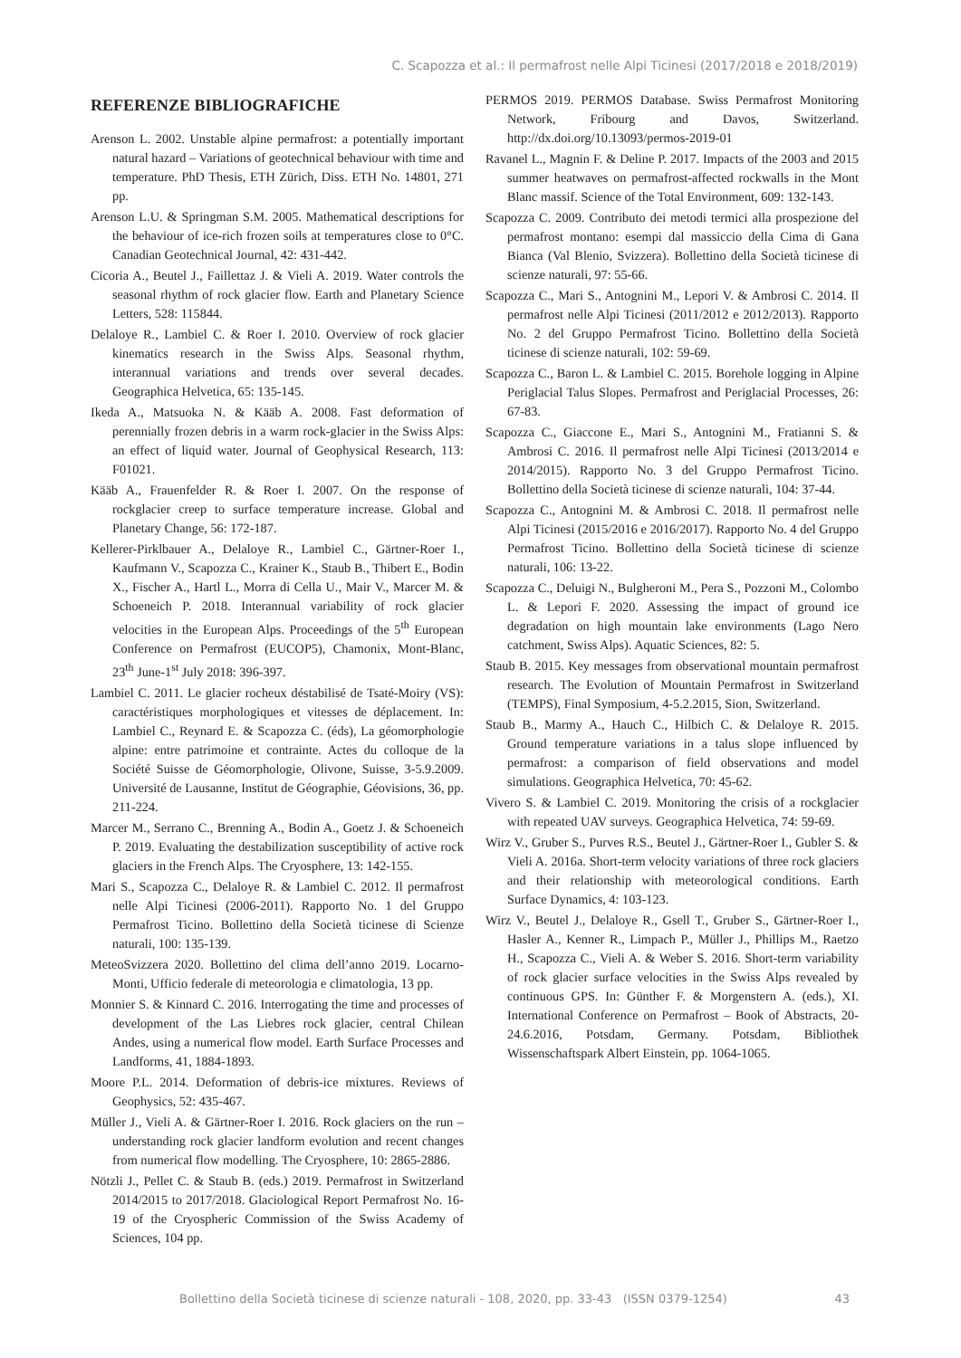C. Scapozza et al.: Il permafrost nelle Alpi Ticinesi (2017/2018 e 2018/2019)
REFERENZE BIBLIOGRAFICHE
Arenson L. 2002. Unstable alpine permafrost: a potentially important natural hazard – Variations of geotechnical behaviour with time and temperature. PhD Thesis, ETH Zürich, Diss. ETH No. 14801, 271 pp.
Arenson L.U. & Springman S.M. 2005. Mathematical descriptions for the behaviour of ice-rich frozen soils at temperatures close to 0°C. Canadian Geotechnical Journal, 42: 431-442.
Cicoria A., Beutel J., Faillettaz J. & Vieli A. 2019. Water controls the seasonal rhythm of rock glacier flow. Earth and Planetary Science Letters, 528: 115844.
Delaloye R., Lambiel C. & Roer I. 2010. Overview of rock glacier kinematics research in the Swiss Alps. Seasonal rhythm, interannual variations and trends over several decades. Geographica Helvetica, 65: 135-145.
Ikeda A., Matsuoka N. & Kääb A. 2008. Fast deformation of perennially frozen debris in a warm rock-glacier in the Swiss Alps: an effect of liquid water. Journal of Geophysical Research, 113: F01021.
Kääb A., Frauenfelder R. & Roer I. 2007. On the response of rockglacier creep to surface temperature increase. Global and Planetary Change, 56: 172-187.
Kellerer-Pirklbauer A., Delaloye R., Lambiel C., Gärtner-Roer I., Kaufmann V., Scapozza C., Krainer K., Staub B., Thibert E., Bodin X., Fischer A., Hartl L., Morra di Cella U., Mair V., Marcer M. & Schoeneich P. 2018. Interannual variability of rock glacier velocities in the European Alps. Proceedings of the 5<sup>th</sup> European Conference on Permafrost (EUCOP5), Chamonix, Mont-Blanc, 23<sup>th</sup> June-1<sup>st</sup> July 2018: 396-397.
Lambiel C. 2011. Le glacier rocheux déstabilisé de Tsaté-Moiry (VS): caractéristiques morphologiques et vitesses de déplacement. In: Lambiel C., Reynard E. & Scapozza C. (éds), La géomorphologie alpine: entre patrimoine et contrainte. Actes du colloque de la Société Suisse de Géomorphologie, Olivone, Suisse, 3-5.9.2009. Université de Lausanne, Institut de Géographie, Géovisions, 36, pp. 211-224.
Marcer M., Serrano C., Brenning A., Bodin A., Goetz J. & Schoeneich P. 2019. Evaluating the destabilization susceptibility of active rock glaciers in the French Alps. The Cryosphere, 13: 142-155.
Mari S., Scapozza C., Delaloye R. & Lambiel C. 2012. Il permafrost nelle Alpi Ticinesi (2006-2011). Rapporto No. 1 del Gruppo Permafrost Ticino. Bollettino della Società ticinese di Scienze naturali, 100: 135-139.
MeteoSvizzera 2020. Bollettino del clima dell’anno 2019. Locarno-Monti, Ufficio federale di meteorologia e climatologia, 13 pp.
Monnier S. & Kinnard C. 2016. Interrogating the time and processes of development of the Las Liebres rock glacier, central Chilean Andes, using a numerical flow model. Earth Surface Processes and Landforms, 41, 1884-1893.
Moore P.L. 2014. Deformation of debris-ice mixtures. Reviews of Geophysics, 52: 435-467.
Müller J., Vieli A. & Gärtner-Roer I. 2016. Rock glaciers on the run – understanding rock glacier landform evolution and recent changes from numerical flow modelling. The Cryosphere, 10: 2865-2886.
Nötzli J., Pellet C. & Staub B. (eds.) 2019. Permafrost in Switzerland 2014/2015 to 2017/2018. Glaciological Report Permafrost No. 16-19 of the Cryospheric Commission of the Swiss Academy of Sciences, 104 pp.
PERMOS 2019. PERMOS Database. Swiss Permafrost Monitoring Network, Fribourg and Davos, Switzerland. http://dx.doi.org/10.13093/permos-2019-01
Ravanel L., Magnin F. & Deline P. 2017. Impacts of the 2003 and 2015 summer heatwaves on permafrost-affected rockwalls in the Mont Blanc massif. Science of the Total Environment, 609: 132-143.
Scapozza C. 2009. Contributo dei metodi termici alla prospezione del permafrost montano: esempi dal massiccio della Cima di Gana Bianca (Val Blenio, Svizzera). Bollettino della Società ticinese di scienze naturali, 97: 55-66.
Scapozza C., Mari S., Antognini M., Lepori V. & Ambrosi C. 2014. Il permafrost nelle Alpi Ticinesi (2011/2012 e 2012/2013). Rapporto No. 2 del Gruppo Permafrost Ticino. Bollettino della Società ticinese di scienze naturali, 102: 59-69.
Scapozza C., Baron L. & Lambiel C. 2015. Borehole logging in Alpine Periglacial Talus Slopes. Permafrost and Periglacial Processes, 26: 67-83.
Scapozza C., Giaccone E., Mari S., Antognini M., Fratianni S. & Ambrosi C. 2016. Il permafrost nelle Alpi Ticinesi (2013/2014 e 2014/2015). Rapporto No. 3 del Gruppo Permafrost Ticino. Bollettino della Società ticinese di scienze naturali, 104: 37-44.
Scapozza C., Antognini M. & Ambrosi C. 2018. Il permafrost nelle Alpi Ticinesi (2015/2016 e 2016/2017). Rapporto No. 4 del Gruppo Permafrost Ticino. Bollettino della Società ticinese di scienze naturali, 106: 13-22.
Scapozza C., Deluigi N., Bulgheroni M., Pera S., Pozzoni M., Colombo L. & Lepori F. 2020. Assessing the impact of ground ice degradation on high mountain lake environments (Lago Nero catchment, Swiss Alps). Aquatic Sciences, 82: 5.
Staub B. 2015. Key messages from observational mountain permafrost research. The Evolution of Mountain Permafrost in Switzerland (TEMPS), Final Symposium, 4-5.2.2015, Sion, Switzerland.
Staub B., Marmy A., Hauch C., Hilbich C. & Delaloye R. 2015. Ground temperature variations in a talus slope influenced by permafrost: a comparison of field observations and model simulations. Geographica Helvetica, 70: 45-62.
Vivero S. & Lambiel C. 2019. Monitoring the crisis of a rockglacier with repeated UAV surveys. Geographica Helvetica, 74: 59-69.
Wirz V., Gruber S., Purves R.S., Beutel J., Gärtner-Roer I., Gubler S. & Vieli A. 2016a. Short-term velocity variations of three rock glaciers and their relationship with meteorological conditions. Earth Surface Dynamics, 4: 103-123.
Wirz V., Beutel J., Delaloye R., Gsell T., Gruber S., Gärtner-Roer I., Hasler A., Kenner R., Limpach P., Müller J., Phillips M., Raetzo H., Scapozza C., Vieli A. & Weber S. 2016. Short-term variability of rock glacier surface velocities in the Swiss Alps revealed by continuous GPS. In: Günther F. & Morgenstern A. (eds.), XI. International Conference on Permafrost – Book of Abstracts, 20-24.6.2016, Potsdam, Germany. Potsdam, Bibliothek Wissenschaftspark Albert Einstein, pp. 1064-1065.
Bollettino della Società ticinese di scienze naturali - 108, 2020, pp. 33-43 (ISSN 0379-1254) 43